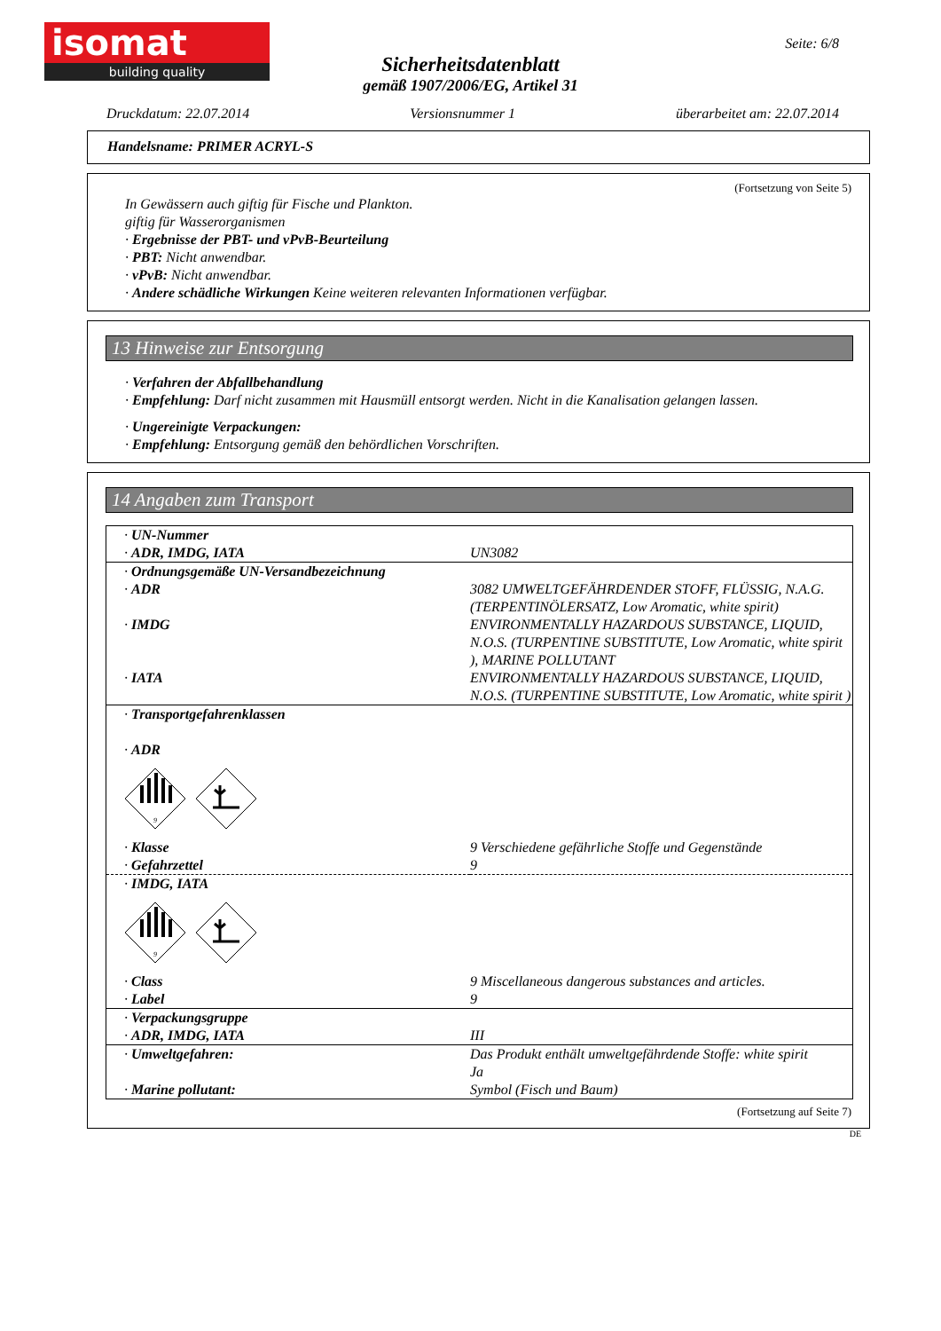isomat
building quality
Seite: 6/8
Sicherheitsdatenblatt
gemäß 1907/2006/EG, Artikel 31
Druckdatum: 22.07.2014 Versionsnummer 1 überarbeitet am: 22.07.2014
Handelsname: PRIMER ACRYL-S
(Fortsetzung von Seite 5)
In Gewässern auch giftig für Fische und Plankton.
giftig für Wasserorganismen
· Ergebnisse der PBT- und vPvB-Beurteilung
· PBT: Nicht anwendbar.
· vPvB: Nicht anwendbar.
· Andere schädliche Wirkungen Keine weiteren relevanten Informationen verfügbar.
13 Hinweise zur Entsorgung
· Verfahren der Abfallbehandlung
· Empfehlung: Darf nicht zusammen mit Hausmüll entsorgt werden. Nicht in die Kanalisation gelangen lassen.
· Ungereinigte Verpackungen:
· Empfehlung: Entsorgung gemäß den behördlichen Vorschriften.
14 Angaben zum Transport
| · UN-Nummer · ADR, IMDG, IATA | UN3082 |
| · Ordnungsgemäße UN-Versandbezeichnung · ADR | 3082 UMWELTGEFÄHRDENDER STOFF, FLÜSSIG, N.A.G. (TERPENTINÖLERSATZ, Low Aromatic, white spirit) |
| · IMDG | ENVIRONMENTALLY HAZARDOUS SUBSTANCE, LIQUID, N.O.S. (TURPENTINE SUBSTITUTE, Low Aromatic, white spirit ), MARINE POLLUTANT |
| · IATA | ENVIRONMENTALLY HAZARDOUS SUBSTANCE, LIQUID, N.O.S. (TURPENTINE SUBSTITUTE, Low Aromatic, white spirit ) |
| · Transportgefahrenklassen · ADR 9 | |
| · Klasse · Gefahrzettel | 9 Verschiedene gefährliche Stoffe und Gegenstände 9 |
| · IMDG, IATA 9 | |
| · Class · Label | 9 Miscellaneous dangerous substances and articles. 9 |
| · Verpackungsgruppe · ADR, IMDG, IATA | III |
| · Umweltgefahren: · Marine pollutant: | Das Produkt enthält umweltgefährdende Stoffe: white spirit Ja Symbol (Fisch und Baum) |
(Fortsetzung auf Seite 7)
DE